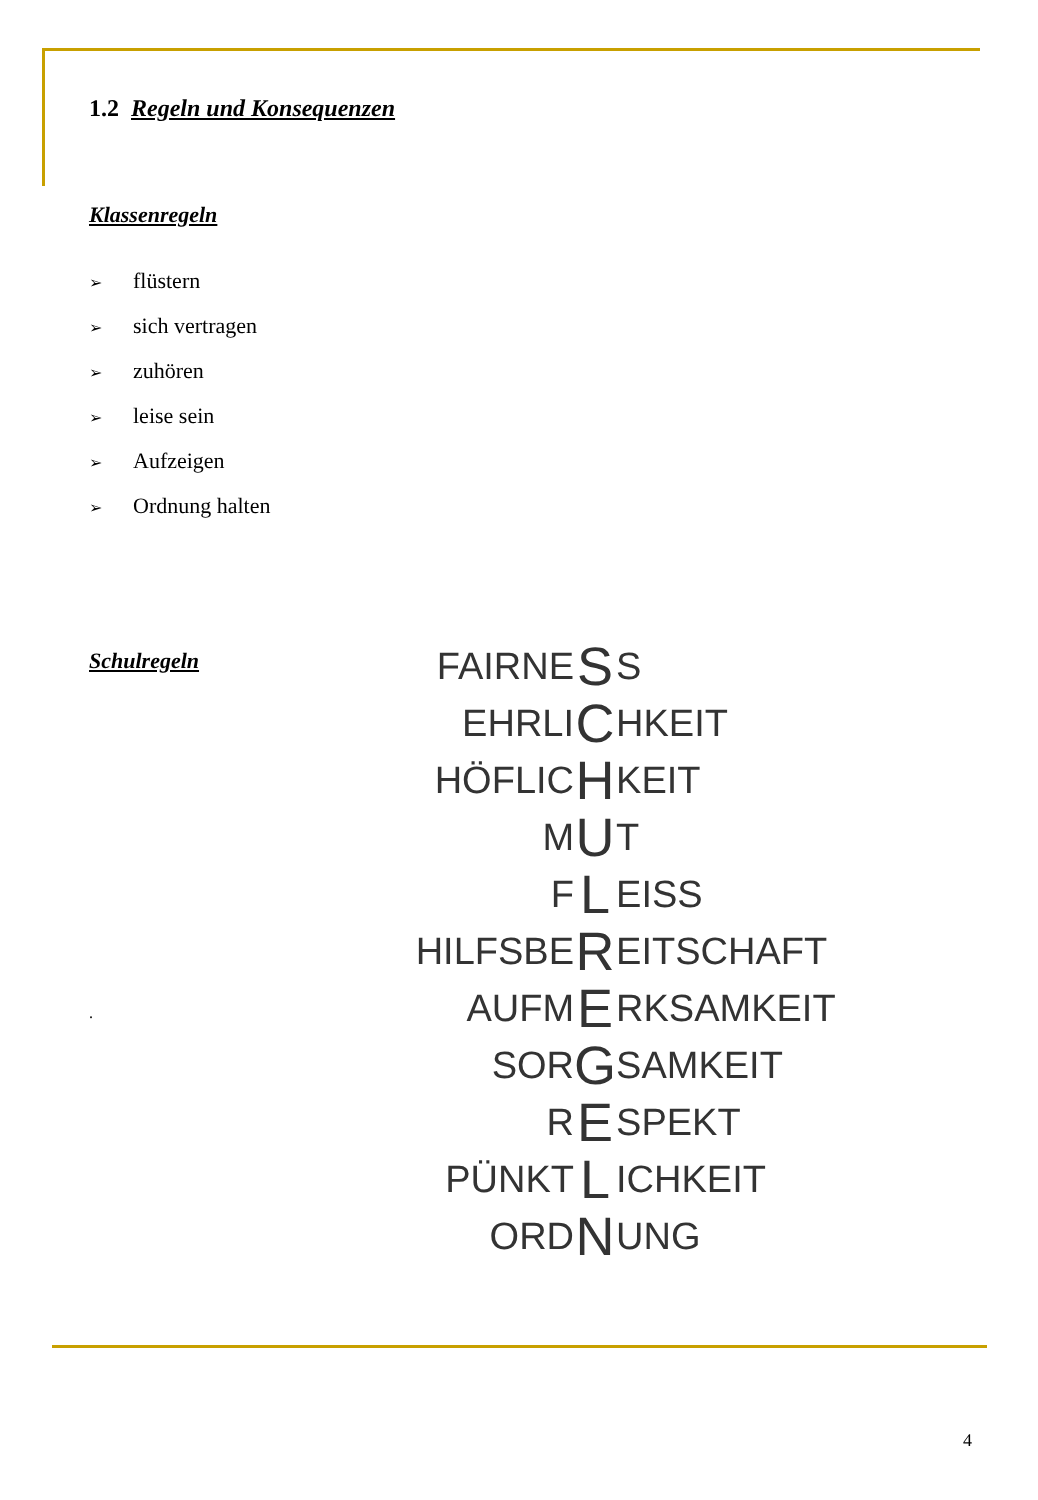1.2 Regeln und Konsequenzen
Klassenregeln
➢ flüstern
➢ sich vertragen
➢ zuhören
➢ leise sein
➢ Aufzeigen
➢ Ordnung halten
Schulregeln
.
FAIRNE S S
EHRLI C HKEIT
HÖFLIC H KEIT
M U T
F L EISS
HILFSBE R EITSCHAFT
AUFM E RKSAMKEIT
SOR G SAMKEIT
R E SPEKT
PÜNKT L ICHKEIT
ORD N UNG
4